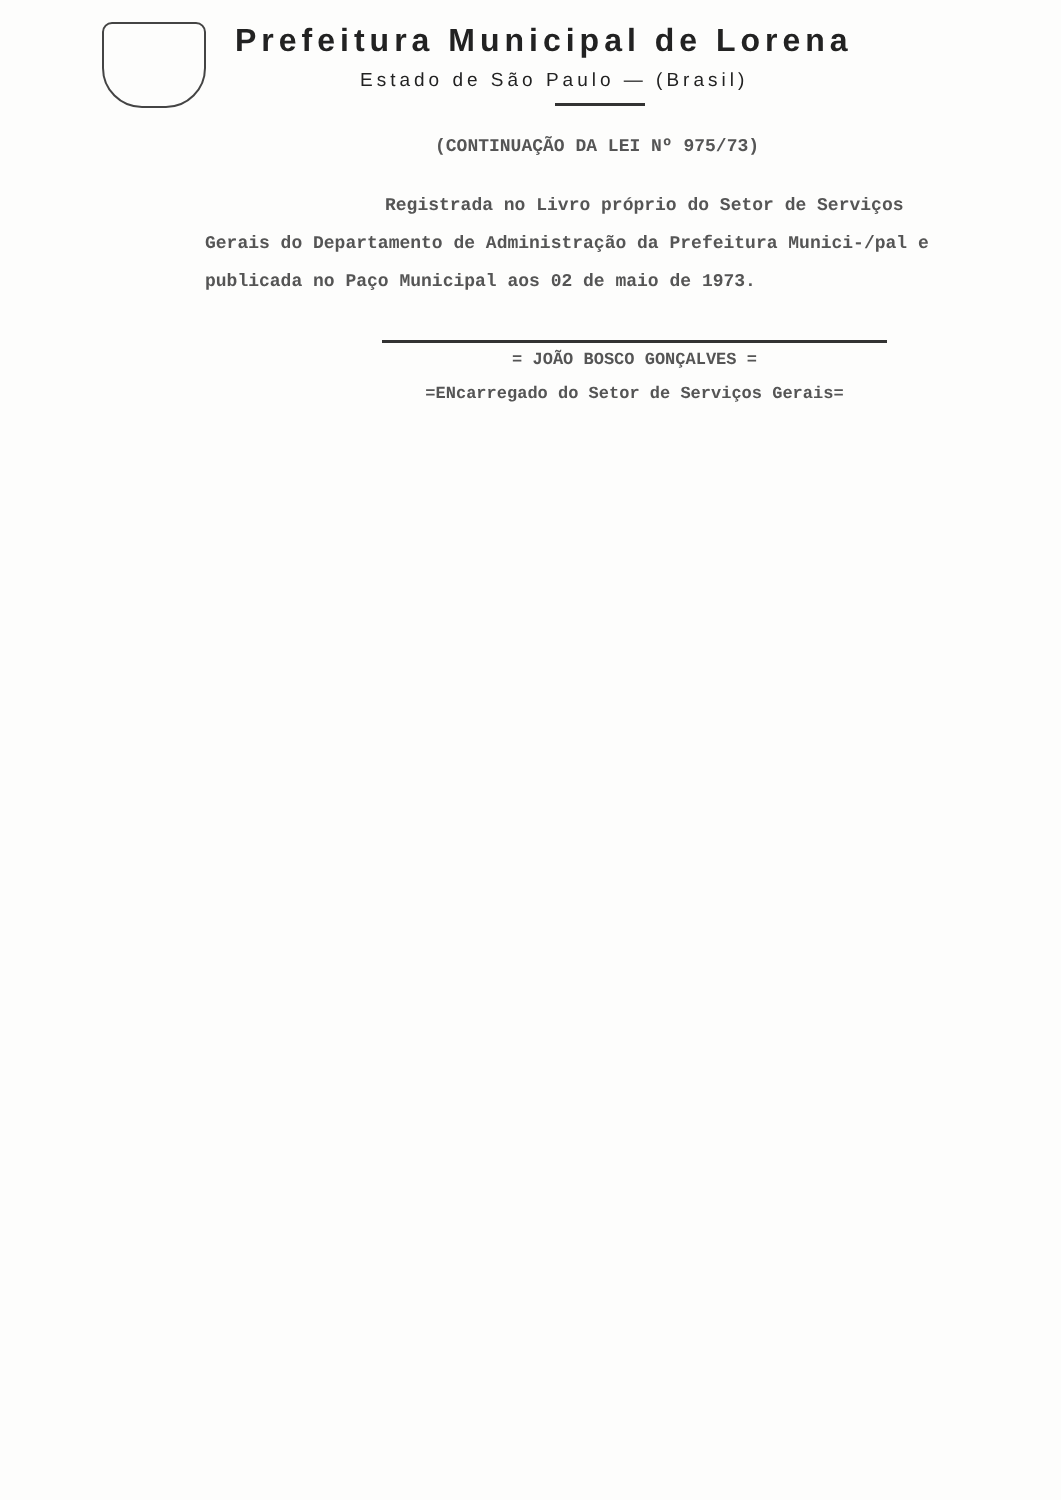Prefeitura Municipal de Lorena
Estado de São Paulo — (Brasil)
(CONTINUAÇÃO DA LEI Nº 975/73)
Registrada no Livro próprio do Setor de Serviços Gerais do Departamento de Administração da Prefeitura Munici-/pal e publicada no Paço Municipal aos 02 de maio de 1973.
= JOÃO BOSCO GONÇALVES =
=ENcarregado do Setor de Serviços Gerais=